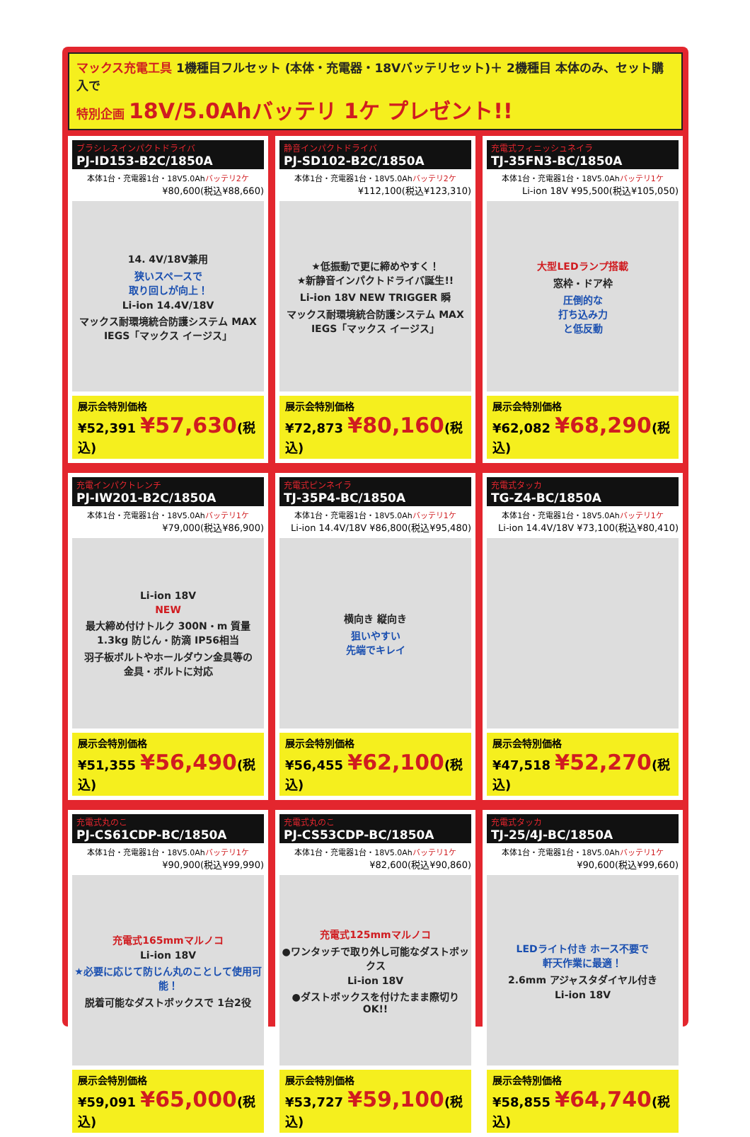マックス充電工具 1機種目フルセット (本体・充電器・18Vバッテリセット)＋ 2機種目 本体のみ、セット購入で
特別企画 18V/5.0Ahバッテリ 1ケ プレゼント!!
ブラシレスインパクトドライバ
PJ-ID153-B2C/1850A
本体1台・充電器1台・18V5.0Ahバッテリ2ケ
¥80,600(税込¥88,660)
14. 4V/18V兼用
狭いスペースで
取り回しが向上！
Li-ion 14.4V/18V
マックス耐環境統合防護システム MAX IEGS「マックス イージス」
展示会特別価格
¥52,391 ¥57,630(税込)
静音インパクトドライバ
PJ-SD102-B2C/1850A
本体1台・充電器1台・18V5.0Ahバッテリ2ケ
¥112,100(税込¥123,310)
★低振動で更に締めやすく！
★新静音インパクトドライバ誕生!!
Li-ion 18V NEW TRIGGER 瞬
マックス耐環境統合防護システム MAX IEGS「マックス イージス」
展示会特別価格
¥72,873 ¥80,160(税込)
充電式フィニッシュネイラ
TJ-35FN3-BC/1850A
本体1台・充電器1台・18V5.0Ahバッテリ1ケ
Li-ion 18V ¥95,500(税込¥105,050)
大型LEDランプ搭載
窓枠・ドア枠
圧倒的な
打ち込み力
と低反動
展示会特別価格
¥62,082 ¥68,290(税込)
充電インパクトレンチ
PJ-IW201-B2C/1850A
本体1台・充電器1台・18V5.0Ahバッテリ1ケ
¥79,000(税込¥86,900)
Li-ion 18V
NEW
最大締め付けトルク 300N・m 質量 1.3kg 防じん・防滴 IP56相当
羽子板ボルトやホールダウン金具等の
金具・ボルトに対応
展示会特別価格
¥51,355 ¥56,490(税込)
充電式ピンネイラ
TJ-35P4-BC/1850A
本体1台・充電器1台・18V5.0Ahバッテリ1ケ
Li-ion 14.4V/18V ¥86,800(税込¥95,480)
横向き 縦向き
狙いやすい
先端でキレイ
展示会特別価格
¥56,455 ¥62,100(税込)
充電式タッカ
TG-Z4-BC/1850A
本体1台・充電器1台・18V5.0Ahバッテリ1ケ
Li-ion 14.4V/18V ¥73,100(税込¥80,410)
展示会特別価格
¥47,518 ¥52,270(税込)
充電式丸のこ
PJ-CS61CDP-BC/1850A
本体1台・充電器1台・18V5.0Ahバッテリ1ケ
¥90,900(税込¥99,990)
充電式165mmマルノコ
Li-ion 18V
★必要に応じて防じん丸のことして使用可能！
脱着可能なダストボックスで 1台2役
展示会特別価格
¥59,091 ¥65,000(税込)
充電式丸のこ
PJ-CS53CDP-BC/1850A
本体1台・充電器1台・18V5.0Ahバッテリ1ケ
¥82,600(税込¥90,860)
充電式125mmマルノコ
●ワンタッチで取り外し可能なダストボックス
Li-ion 18V
●ダストボックスを付けたまま際切りOK!!
展示会特別価格
¥53,727 ¥59,100(税込)
充電式タッカ
TJ-25/4J-BC/1850A
本体1台・充電器1台・18V5.0Ahバッテリ1ケ
¥90,600(税込¥99,660)
LEDライト付き ホース不要で
軒天作業に最適！
2.6mm アジャスタダイヤル付き
Li-ion 18V
展示会特別価格
¥58,855 ¥64,740(税込)